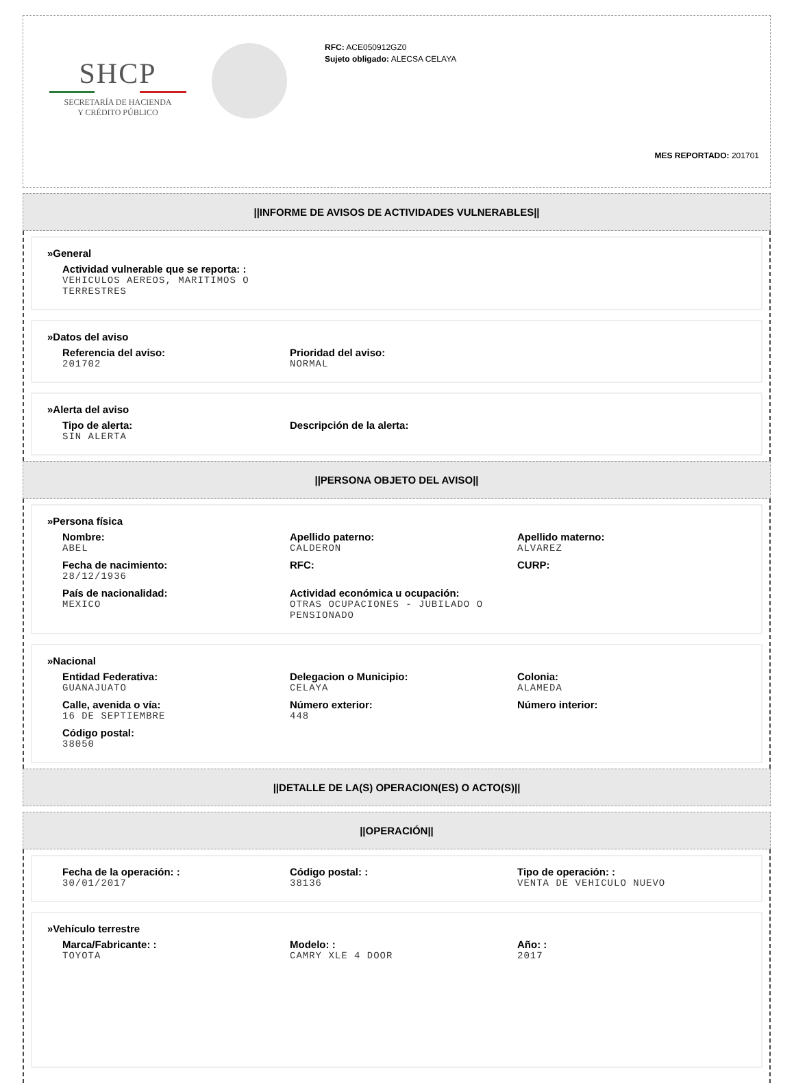SHCP
SECRETARÍA DE HACIENDA
Y CRÉDITO PÚBLICO
RFC: ACE050912GZ0
Sujeto obligado: ALECSA CELAYA
MES REPORTADO: 201701
||INFORME DE AVISOS DE ACTIVIDADES VULNERABLES||
»General
Actividad vulnerable que se reporta: :
VEHICULOS AEREOS, MARITIMOS O TERRESTRES
»Datos del aviso
Referencia del aviso:
201702
Prioridad del aviso:
NORMAL
»Alerta del aviso
Tipo de alerta:
SIN ALERTA
Descripción de la alerta:
||PERSONA OBJETO DEL AVISO||
»Persona física
Nombre:
ABEL
Apellido paterno:
CALDERON
Apellido materno:
ALVAREZ
Fecha de nacimiento:
28/12/1936
RFC: CURP:
País de nacionalidad:
MEXICO
Actividad económica u ocupación:
OTRAS OCUPACIONES - JUBILADO O PENSIONADO
»Nacional
Entidad Federativa:
GUANAJUATO
Delegacion o Municipio:
CELAYA
Colonia:
ALAMEDA
Calle, avenida o vía:
16 DE SEPTIEMBRE
Número exterior:
448
Número interior:
Código postal:
38050
||DETALLE DE LA(S) OPERACION(ES) O ACTO(S)||
||OPERACIÓN||
Fecha de la operación: :
30/01/2017
Código postal: :
38136
Tipo de operación: :
VENTA DE VEHICULO NUEVO
»Vehículo terrestre
Marca/Fabricante: :
TOYOTA
Modelo: :
CAMRY XLE 4 DOOR
Año: :
2017